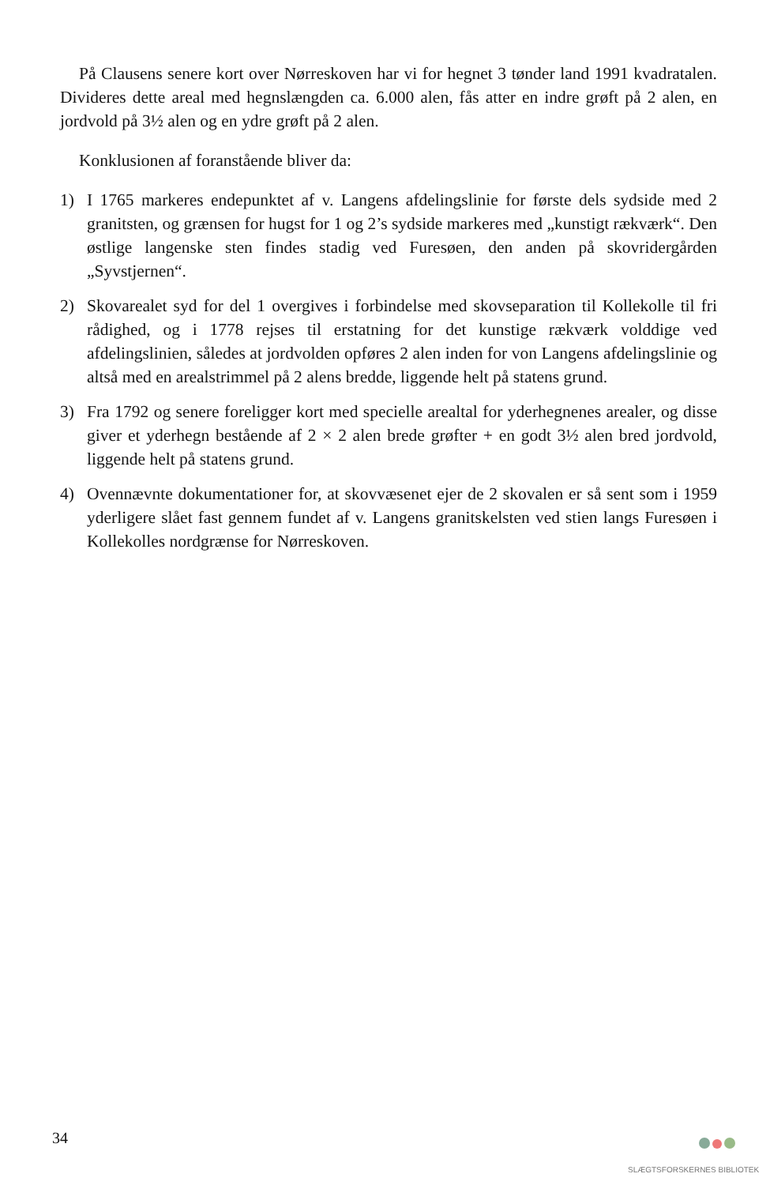På Clausens senere kort over Nørreskoven har vi for hegnet 3 tønder land 1991 kvadratalen. Divideres dette areal med hegnslængden ca. 6.000 alen, fås atter en indre grøft på 2 alen, en jordvold på 3½ alen og en ydre grøft på 2 alen.
Konklusionen af foranstående bliver da:
1) I 1765 markeres endepunktet af v. Langens afdelingslinie for første dels sydside med 2 granitsten, og grænsen for hugst for 1 og 2’s sydside markeres med „kunstigt rækværk“. Den østlige langenske sten findes stadig ved Furesøen, den anden på skovridergården „Syvstjernen“.
2) Skovarealet syd for del 1 overgives i forbindelse med skovseparation til Kollekolle til fri rådighed, og i 1778 rejses til erstatning for det kunstige rækværk volddige ved afdelingslinien, således at jordvolden opføres 2 alen inden for von Langens afdelingslinie og altså med en arealstrimmel på 2 alens bredde, liggende helt på statens grund.
3) Fra 1792 og senere foreligger kort med specielle arealtal for yderhegnenes arealer, og disse giver et yderhegn bestående af 2 × 2 alen brede grøfter + en godt 3½ alen bred jordvold, liggende helt på statens grund.
4) Ovennævnte dokumentationer for, at skovvæsenet ejer de 2 skovalen er så sent som i 1959 yderligere slået fast gennem fundet af v. Langens granitskelsten ved stien langs Furesøen i Kollekolles nordgrænse for Nørreskoven.
34 SLÆGTSFORSKERNES BIBLIOTEK